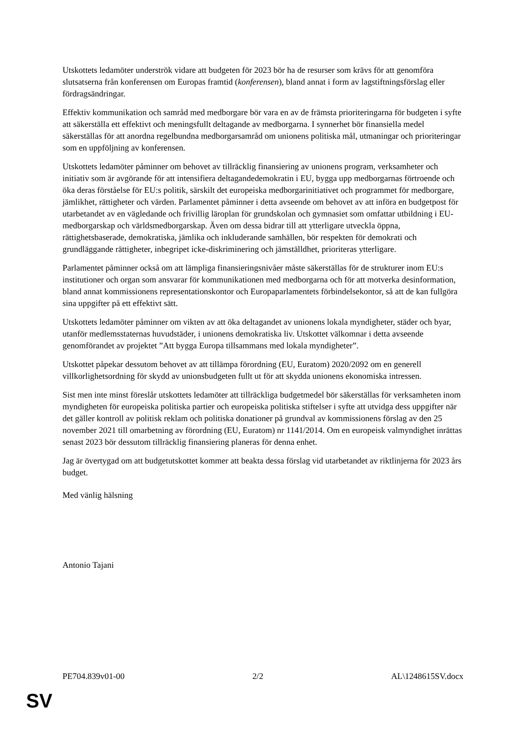Utskottets ledamöter underströk vidare att budgeten för 2023 bör ha de resurser som krävs för att genomföra slutsatserna från konferensen om Europas framtid (konferensen), bland annat i form av lagstiftningsförslag eller fördragsändringar.
Effektiv kommunikation och samråd med medborgare bör vara en av de främsta prioriteringarna för budgeten i syfte att säkerställa ett effektivt och meningsfullt deltagande av medborgarna. I synnerhet bör finansiella medel säkerställas för att anordna regelbundna medborgarsamråd om unionens politiska mål, utmaningar och prioriteringar som en uppföljning av konferensen.
Utskottets ledamöter påminner om behovet av tillräcklig finansiering av unionens program, verksamheter och initiativ som är avgörande för att intensifiera deltagandedemokratin i EU, bygga upp medborgarnas förtroende och öka deras förståelse för EU:s politik, särskilt det europeiska medborgarinitiativet och programmet för medborgare, jämlikhet, rättigheter och värden. Parlamentet påminner i detta avseende om behovet av att införa en budgetpost för utarbetandet av en vägledande och frivillig läroplan för grundskolan och gymnasiet som omfattar utbildning i EU-medborgarskap och världsmedborgarskap. Även om dessa bidrar till att ytterligare utveckla öppna, rättighetsbaserade, demokratiska, jämlika och inkluderande samhällen, bör respekten för demokrati och grundläggande rättigheter, inbegripet icke-diskriminering och jämställdhet, prioriteras ytterligare.
Parlamentet påminner också om att lämpliga finansieringsnivåer måste säkerställas för de strukturer inom EU:s institutioner och organ som ansvarar för kommunikationen med medborgarna och för att motverka desinformation, bland annat kommissionens representationskontor och Europaparlamentets förbindelsekontor, så att de kan fullgöra sina uppgifter på ett effektivt sätt.
Utskottets ledamöter påminner om vikten av att öka deltagandet av unionens lokala myndigheter, städer och byar, utanför medlemsstaternas huvudstäder, i unionens demokratiska liv. Utskottet välkomnar i detta avseende genomförandet av projektet ”Att bygga Europa tillsammans med lokala myndigheter”.
Utskottet påpekar dessutom behovet av att tillämpa förordning (EU, Euratom) 2020/2092 om en generell villkorlighetsordning för skydd av unionsbudgeten fullt ut för att skydda unionens ekonomiska intressen.
Sist men inte minst föreslår utskottets ledamöter att tillräckliga budgetmedel bör säkerställas för verksamheten inom myndigheten för europeiska politiska partier och europeiska politiska stiftelser i syfte att utvidga dess uppgifter när det gäller kontroll av politisk reklam och politiska donationer på grundval av kommissionens förslag av den 25 november 2021 till omarbetning av förordning (EU, Euratom) nr 1141/2014. Om en europeisk valmyndighet inrättas senast 2023 bör dessutom tillräcklig finansiering planeras för denna enhet.
Jag är övertygad om att budgetutskottet kommer att beakta dessa förslag vid utarbetandet av riktlinjerna för 2023 års budget.
Med vänlig hälsning
Antonio Tajani
PE704.839v01-00 2/2 AL\1248615SV.docx
SV